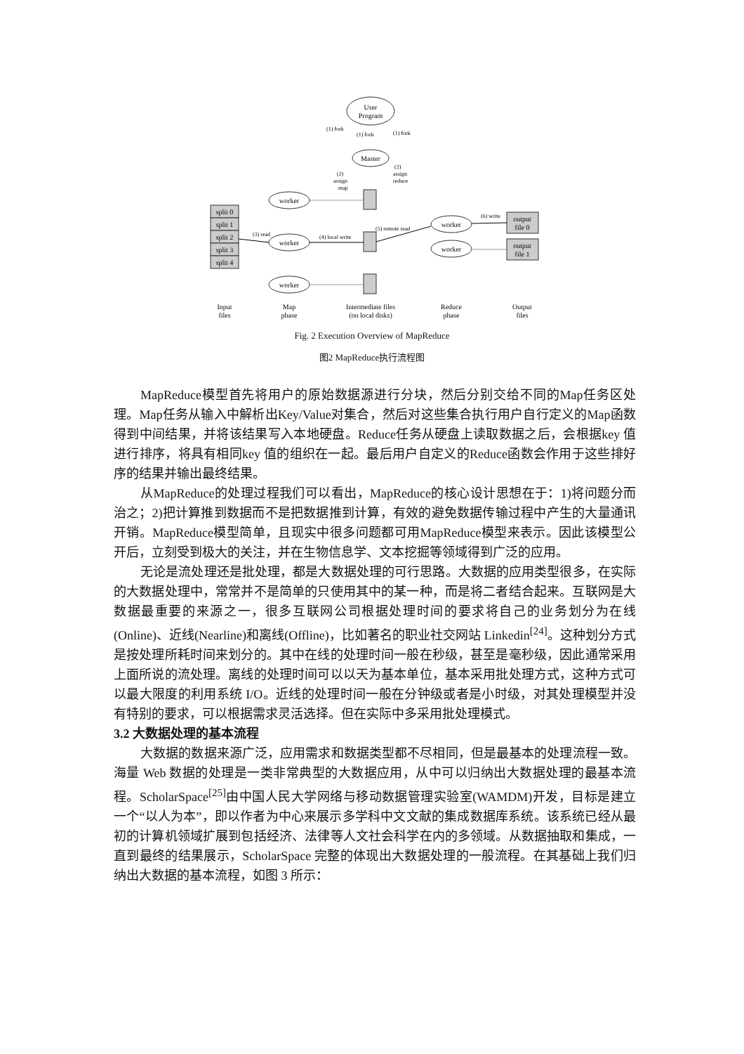User
Program
Master
worker
worker
worker
worker
worker
split 0
split 1
split 2
split 3
split 4
output
file 0
output
file 1
(3) read
(4) local write
(5) remote read
(6) write
(1) fork
(1) fork
(1) fork
(2)
assign
map
(2)
assign
reduce
Input
files
Map
phase
Intermediate files
(on local disks)
Reduce
phase
Output
files
Fig. 2 Execution Overview of MapReduce
图2 MapReduce执行流程图
MapReduce模型首先将用户的原始数据源进行分块，然后分别交给不同的Map任务区处理。Map任务从输入中解析出Key/Value对集合，然后对这些集合执行用户自行定义的Map函数得到中间结果，并将该结果写入本地硬盘。Reduce任务从硬盘上读取数据之后，会根据key 值进行排序，将具有相同key 值的组织在一起。最后用户自定义的Reduce函数会作用于这些排好序的结果并输出最终结果。
从MapReduce的处理过程我们可以看出，MapReduce的核心设计思想在于：1)将问题分而治之；2)把计算推到数据而不是把数据推到计算，有效的避免数据传输过程中产生的大量通讯开销。MapReduce模型简单，且现实中很多问题都可用MapReduce模型来表示。因此该模型公开后，立刻受到极大的关注，并在生物信息学、文本挖掘等领域得到广泛的应用。
无论是流处理还是批处理，都是大数据处理的可行思路。大数据的应用类型很多，在实际的大数据处理中，常常并不是简单的只使用其中的某一种，而是将二者结合起来。互联网是大数据最重要的来源之一，很多互联网公司根据处理时间的要求将自己的业务划分为在线(Online)、近线(Nearline)和离线(Offline)，比如著名的职业社交网站 Linkedin<sup>[24]</sup>。这种划分方式是按处理所耗时间来划分的。其中在线的处理时间一般在秒级，甚至是毫秒级，因此通常采用上面所说的流处理。离线的处理时间可以以天为基本单位，基本采用批处理方式，这种方式可以最大限度的利用系统 I/O。近线的处理时间一般在分钟级或者是小时级，对其处理模型并没有特别的要求，可以根据需求灵活选择。但在实际中多采用批处理模式。
3.2 大数据处理的基本流程
大数据的数据来源广泛，应用需求和数据类型都不尽相同，但是最基本的处理流程一致。海量 Web 数据的处理是一类非常典型的大数据应用，从中可以归纳出大数据处理的最基本流程。ScholarSpace<sup>[25]</sup>由中国人民大学网络与移动数据管理实验室(WAMDM)开发，目标是建立一个“以人为本”，即以作者为中心来展示多学科中文文献的集成数据库系统。该系统已经从最初的计算机领域扩展到包括经济、法律等人文社会科学在内的多领域。从数据抽取和集成，一直到最终的结果展示，ScholarSpace 完整的体现出大数据处理的一般流程。在其基础上我们归纳出大数据的基本流程，如图 3 所示：